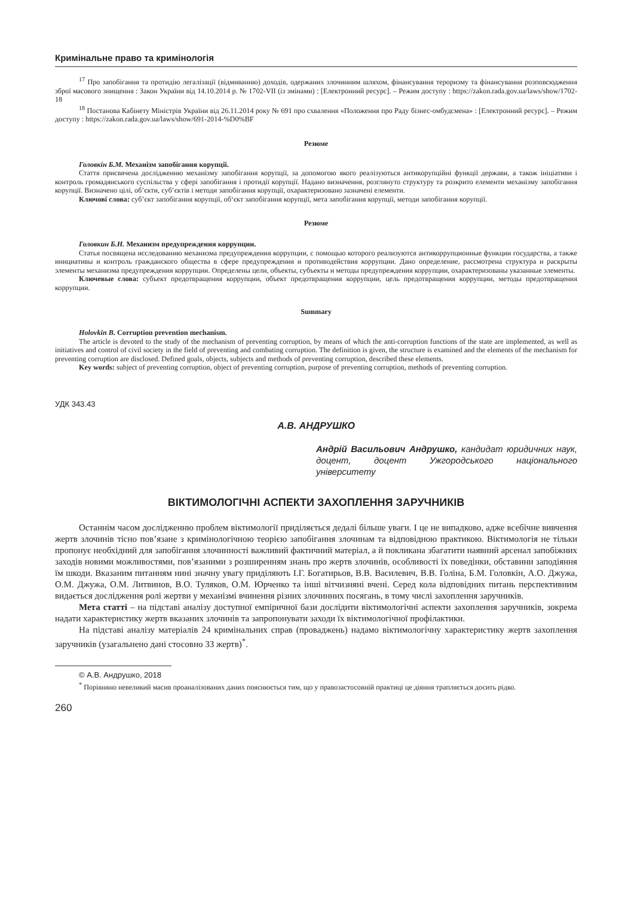Кримінальне право та кримінологія
<sup>17</sup> Про запобігання та протидію легалізації (відмиванню) доходів, одержаних злочинним шляхом, фінансування тероризму та фінансування розповсюдження зброї масового знищення : Закон України від 14.10.2014 р. № 1702-VII (із змінами) : [Електронний ресурс]. – Режим доступу : https://zakon.rada.gov.ua/laws/show/1702-18
<sup>18</sup> Постанова Кабінету Міністрів України від 26.11.2014 року № 691 про схвалення «Положення про Раду бізнес-омбудсмена» : [Електронний ресурс]. – Режим доступу : https://zakon.rada.gov.ua/laws/show/691-2014-%D0%BF
Резюме
Головкін Б.М. Механізм запобігання корупції.
Стаття присвячена дослідженню механізму запобігання корупції, за допомогою якого реалізуються антикорупційні функції держави, а також ініціативи і контроль громадянського суспільства у сфері запобігання і протидії корупції. Надано визначення, розглянуто структуру та розкрито елементи механізму запобігання корупції. Визначено цілі, об’єкти, суб’єктів і методи запобігання корупції, охарактеризовано зазначені елементи.
Ключові слова: суб’єкт запобігання корупції, об‘єкт запобігання корупції, мета запобігання корупції, методи запобігання корупції.
Резюме
Головкин Б.Н. Механизм предупреждения коррупции.
Статья посвящена исследованию механизма предупреждения коррупции, с помощью которого реализуются антикоррупционные функции государства, а также инициативы и контроль гражданского общества в сфере предупреждения и противодействия коррупции. Дано определение, рассмотрена структура и раскрыты элементы механизма предупреждения коррупции. Определены цели, объекты, субъекты и методы предупреждения коррупции, охарактеризованы указанные элементы.
Ключевые слова: субъект предотвращения коррупции, объект предотвращения коррупции, цель предотвращения коррупции, методы предотвращения коррупции.
Summary
Holovkin B. Corruption prevention mechanism.
The article is devoted to the study of the mechanism of preventing corruption, by means of which the anti-corruption functions of the state are implemented, as well as initiatives and control of civil society in the field of preventing and combating corruption. The definition is given, the structure is examined and the elements of the mechanism for preventing corruption are disclosed. Defined goals, objects, subjects and methods of preventing corruption, described these elements.
Key words: subject of preventing corruption, object of preventing corruption, purpose of preventing corruption, methods of preventing corruption.
УДК 343.43
А.В. АНДРУШКО
Андрій Васильович Андрушко, кандидат юридичних наук, доцент, доцент Ужгородського національного університету
ВІКТИМОЛОГІЧНІ АСПЕКТИ ЗАХОПЛЕННЯ ЗАРУЧНИКІВ
Останнім часом дослідженню проблем віктимології приділяється дедалі більше уваги. І це не випадково, адже всебічне вивчення жертв злочинів тісно пов’язане з кримінологічною теорією запобігання злочинам та відповідною практикою. Віктимологія не тільки пропонує необхідний для запобігання злочинності важливий фактичний матеріал, а й покликана збагатити наявний арсенал запобіжних заходів новими можливостями, пов’язаними з розширенням знань про жертв злочинів, особливості їх поведінки, обставини заподіяння їм шкоди. Вказаним питанням нині значну увагу приділяють І.Г. Богатирьов, В.В. Василевич, В.В. Голіна, Б.М. Головкін, А.О. Джужа, О.М. Джужа, О.М. Литвинов, В.О. Туляков, О.М. Юрченко та інші вітчизняні вчені. Серед кола відповідних питань перспективним видається дослідження ролі жертви у механізмі вчинення різних злочинних посягань, в тому числі захоплення заручників.
Мета статті – на підставі аналізу доступної емпіричної бази дослідити віктимологічні аспекти захоплення заручників, зокрема надати характеристику жертв вказаних злочинів та запропонувати заходи їх віктимологічної профілактики.
На підставі аналізу матеріалів 24 кримінальних справ (проваджень) надамо віктимологічну характеристику жертв захоплення заручників (узагальнено дані стосовно 33 жертв)<sup>*</sup>.
© А.В. Андрушко, 2018
<sup>*</sup> Порівняно невеликий масив проаналізованих даних пояснюється тим, що у правозастосовній практиці це діяння трапляється досить рідко.
260